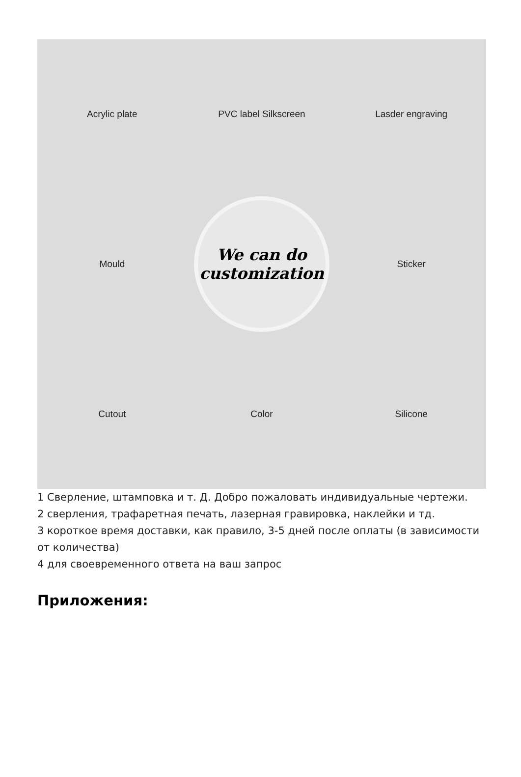Acrylic plate
PVC label Silkscreen
Lasder engraving
Mould
We can do
customization
Sticker
Cutout
Color
Silicone
1 Сверление, штамповка и т. Д. Добро пожаловать индивидуальные чертежи.
2 сверления, трафаретная печать, лазерная гравировка, наклейки и тд.
3 короткое время доставки, как правило, 3-5 дней после оплаты (в зависимости от количества)
4 для своевременного ответа на ваш запрос
Приложения: